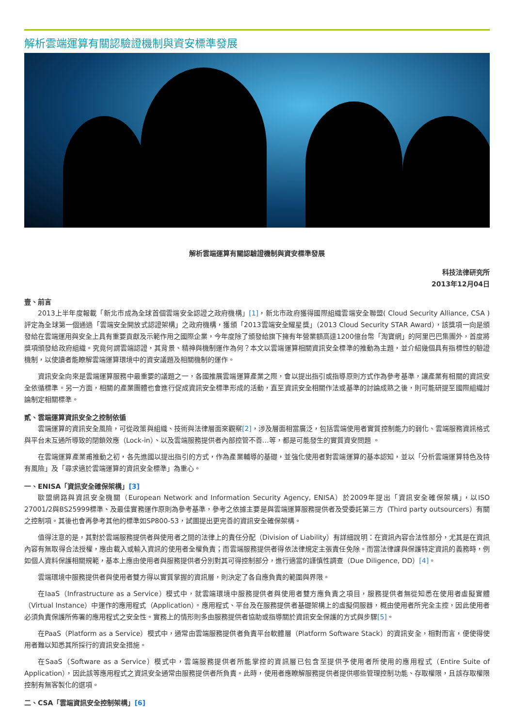解析雲端運算有關認驗證機制與資安標準發展
解析雲端運算有關認驗證機制與資安標準發展
科技法律研究所
2013年12月04日
壹、前言
2013上半年度報載「新北市成為全球首個雲端安全認證之政府機構」[1]，新北市政府獲得國際組織雲端安全聯盟( Cloud Security Alliance, CSA )評定為全球第一個通過「雲端安全開放式認證架構」之政府機構，獲頒「2013雲端安全耀星獎」（2013 Cloud Security STAR Award），該獎項一向是頒發給在雲端運用與安全上具有重要貢獻及示範作用之國際企業，今年度除了頒發給旗下擁有年營業額高達1200億台幣「淘寶網」的阿里巴巴集團外，首度將獎項頒發給政府組織。究竟何謂雲端認證，其背景、精神與機制運作為何？本文以雲端運算相關資訊安全標準的推動為主題，並介紹幾個具有指標性的驗證機制，以使讀者能瞭解雲端運算環境中的資安議題及相關機制的運作。
資訊安全向來是雲端運算服務中最重要的議題之一，各國推展雲端運算產業之際，會以提出指引或指導原則方式作為參考基準，讓產業有相關的資訊安全依循標準。另一方面，相關的產業團體也會進行促成資訊安全標準形成的活動，直至資訊安全相關作法或基準的討論成熟之後，則可能研提至國際組織討論制定相關標準。
貳、雲端運算資訊安全之控制依循
雲端運算的資訊安全風險，可從政策與組織、技術與法律層面來觀察[2]，涉及層面相當廣泛，包括雲端使用者實質控制能力的弱化、雲端服務資訊格式與平台未互通所導致的閉鎖效應（Lock-in）、以及雲端服務提供者內部控管不善…等，都是可能發生的實質資安問題 。
在雲端運算產業甫推動之初，各先進國以提出指引的方式，作為產業輔導的基礎，並強化使用者對雲端運算的基本認知，並以「分析雲端運算特色及特有風險」及「尋求適於雲端運算的資訊安全標準」為重心。
一、ENISA「資訊安全確保架構」[3]
歐盟網路與資訊安全機關（European Network and Information Security Agency, ENISA）於2009年提出「資訊安全確保架構」，以ISO 27001/2與BS25999標準、及最佳實務運作原則為參考基準，參考之依據主要是與雲端運算服務提供者及受委託第三方（Third party outsourcers）有關之控制項。其後也會再參考其他的標準如SP800-53，試圖提出更完善的資訊安全確保架構。
值得注意的是，其對於雲端服務提供者與使用者之間的法律上的責任分配（Division of Liability）有詳細說明：在資訊內容合法性部分，尤其是在資訊內容有無取得合法授權，應由載入或輸入資訊的使用者全權負責；而雲端服務提供者得依法律規定主張責任免除。而當法律課與保護特定資訊的義務時，例如個人資料保護相關規範，基本上應由使用者與服務提供者分別對其可得控制部分，進行適當的謹慎性調查（Due Diligence, DD）[4]。
雲端環境中服務提供者與使用者雙方得以實質掌握的資訊層，則決定了各自應負責的範圍與界限。
在IaaS（Infrastructure as a Service）模式中，就雲端環境中服務提供者與使用者雙方應負責之項目，服務提供者無從知悉在使用者虛擬實體（Virtual Instance）中運作的應用程式（Application）。應用程式、平台及在服務提供者基礎架構上的虛擬伺服器，概由使用者所完全主控，因此使用者必須負責保護所佈署的應用程式之安全性。實務上的情形則多由服務提供者協助或指導關於資訊安全保護的方式與步驟[5]。
在PaaS（Platform as a Service）模式中，通常由雲端服務提供者負責平台軟體層（Platform Software Stack）的資訊安全，相對而言，便使得使用者難以知悉其所採行的資訊安全措施。
在SaaS（Software as a Service）模式中，雲端服務提供者所能掌控的資訊層已包含至提供予使用者所使用的應用程式（Entire Suite of Application），因此該等應用程式之資訊安全通常由服務提供者所負責。此時，使用者應瞭解服務提供者提供哪些管理控制功能、存取權限，且該存取權限控制有無客製化的選項。
二、CSA「雲端資訊安全控制架構」[6]